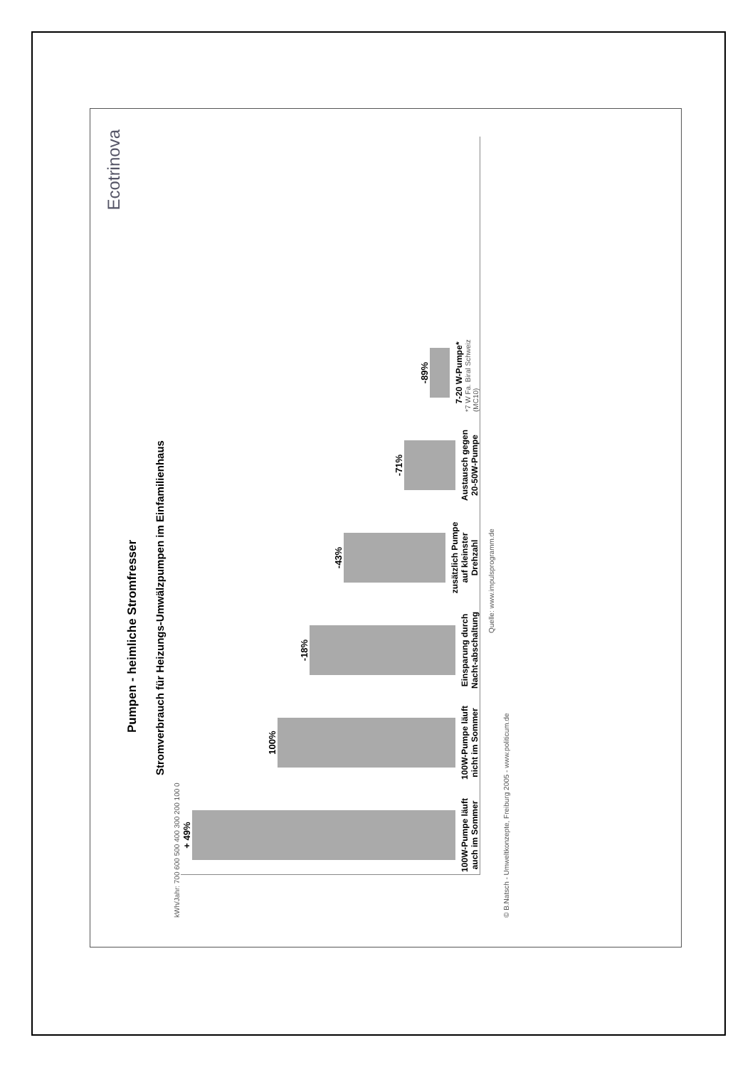Ecotrinova
Pumpen - heimliche Stromfresser
Stromverbrauch für Heizungs-Umwälzpumpen im Einfamilienhaus
kWh/Jahr: 700 600 500 400 300 200 100 0
+ 49%
100W-Pumpe läuft auch im Sommer
100%
100W-Pumpe läuft nicht im Sommer
-18%
Einsparung durch Nacht-abschaltung
-43%
zusätzlich Pumpe auf kleinster Drehzahl
-71%
Austausch gegen 20-50W-Pumpe
-89%
7-20 W-Pumpe*
*7 W Fa. Biral Schweiz (MC10)
Quelle: www.impulsprogramm.de
© B.Natsch - Umweltkonzepte, Freiburg 2005 - www.politicum.de